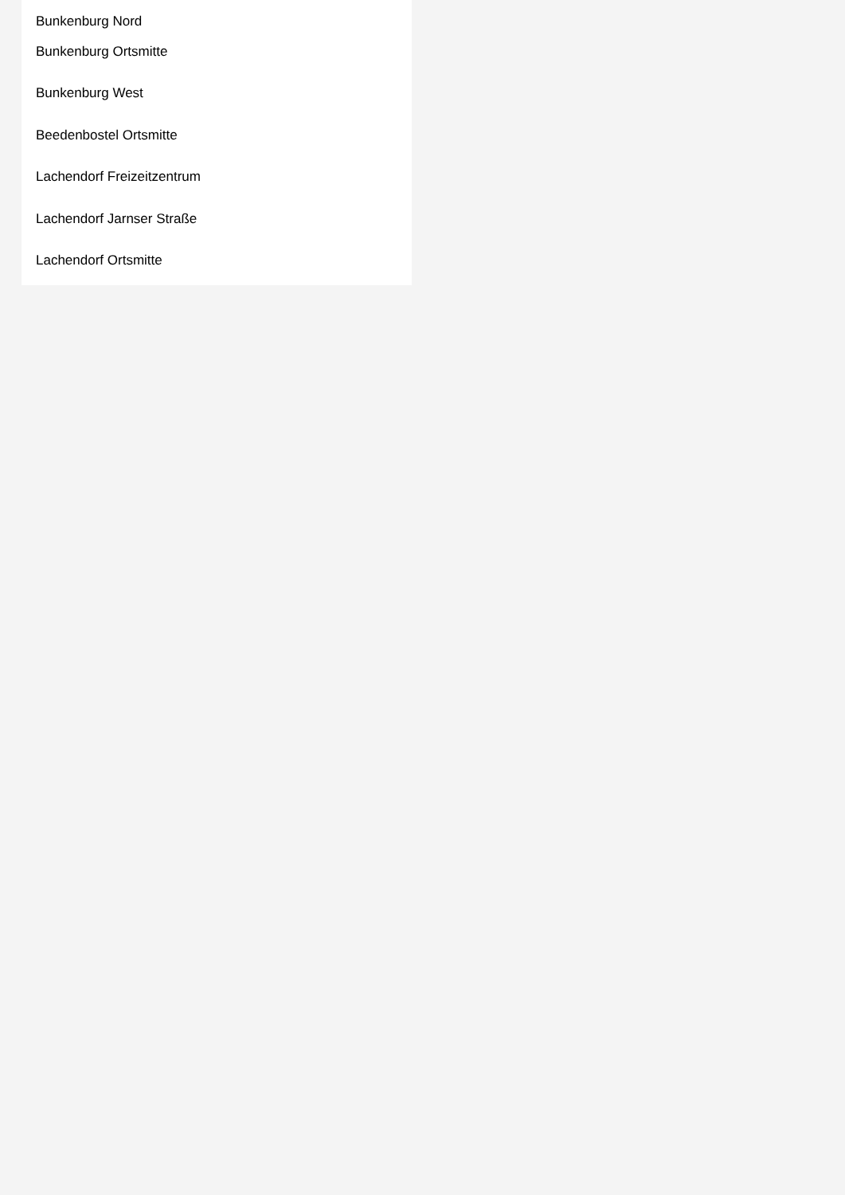Bunkenburg Nord
Bunkenburg Ortsmitte
Bunkenburg West
Beedenbostel Ortsmitte
Lachendorf Freizeitzentrum
Lachendorf Jarnser Straße
Lachendorf Ortsmitte